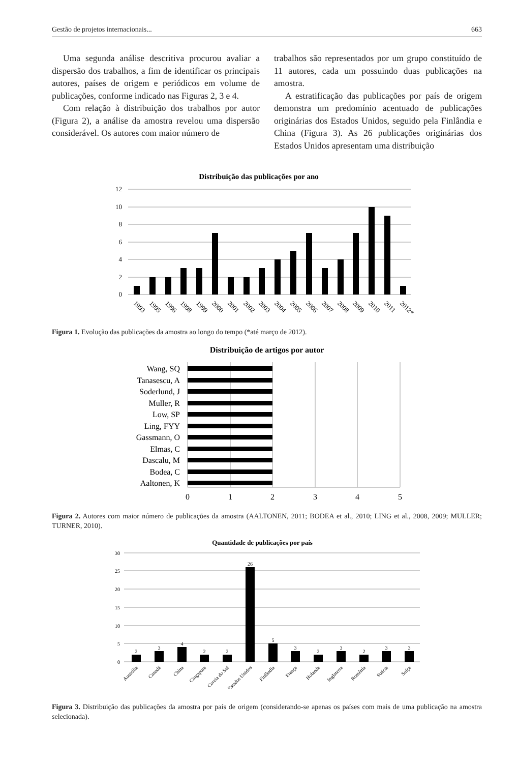Gestão de projetos internacionais... 663
Uma segunda análise descritiva procurou avaliar a dispersão dos trabalhos, a fim de identificar os principais autores, países de origem e periódicos em volume de publicações, conforme indicado nas Figuras 2, 3 e 4.
Com relação à distribuição dos trabalhos por autor (Figura 2), a análise da amostra revelou uma dispersão considerável. Os autores com maior número de
trabalhos são representados por um grupo constituído de 11 autores, cada um possuindo duas publicações na amostra.
A estratificação das publicações por país de origem demonstra um predomínio acentuado de publicações originárias dos Estados Unidos, seguido pela Finlândia e China (Figura 3). As 26 publicações originárias dos Estados Unidos apresentam uma distribuição
Distribuição das publicações por ano
12
10
8
6
4
2
0
1993
1995
1996
1998
1999
2000
2001
2002
2003
2004
2005
2006
2007
2008
2009
2010
2011
2012*
Figura 1. Evolução das publicações da amostra ao longo do tempo (*até março de 2012).
Distribuição de artigos por autor
Wang, SQ
Tanasescu, A
Soderlund, J
Muller, R
Low, SP
Ling, FYY
Gassmann, O
Elmas, C
Dascalu, M
Bodea, C
Aaltonen, K
0
1
2
3
4
5
Figura 2. Autores com maior número de publicações da amostra (AALTONEN, 2011; BODEA et al., 2010; LING et al., 2008, 2009; MULLER; TURNER, 2010).
Quantidade de publicações por país
30
25
20
15
10
5
0
2
3
4
2
2
26
5
3
2
3
2
3
3
Austrália
Canadá
China
Cingapura
Coreia do Sul
Estados Unidos
Finlândia
França
Holanda
Inglaterra
Romênia
Suécia
Suíça
Figura 3. Distribuição das publicações da amostra por país de origem (considerando-se apenas os países com mais de uma publicação na amostra selecionada).